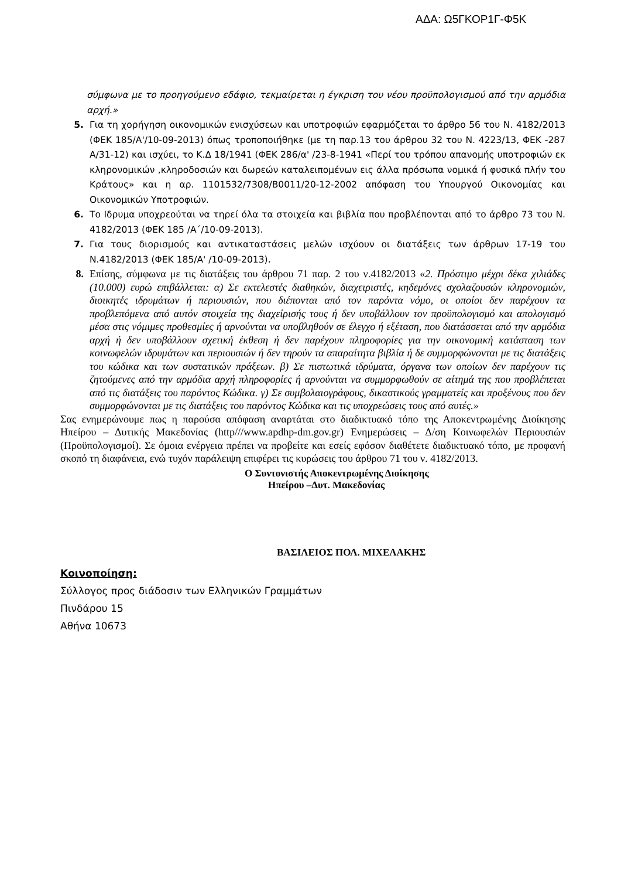ΑΔΑ: Ω5ΓΚΟΡ1Γ-Φ5Κ
σύμφωνα με το προηγούμενο εδάφιο, τεκμαίρεται η έγκριση του νέου προϋπολογισμού από την αρμόδια αρχή.»
5. Για τη χορήγηση οικονομικών ενισχύσεων και υποτροφιών εφαρμόζεται το άρθρο 56 του Ν. 4182/2013 (ΦΕΚ 185/Α'/10-09-2013) όπως τροποποιήθηκε (με τη παρ.13 του άρθρου 32 του Ν. 4223/13, ΦΕΚ -287 Α/31-12) και ισχύει, το Κ.Δ 18/1941 (ΦΕΚ 286/α' /23-8-1941 «Περί του τρόπου απανομής υποτροφιών εκ κληρονομικών ,κληροδοσιών και δωρεών καταλειπομένων εις άλλα πρόσωπα νομικά ή φυσικά πλήν του Κράτους» και η αρ. 1101532/7308/Β0011/20-12-2002 απόφαση του Υπουργού Οικονομίας και Οικονομικών Υποτροφιών.
6. Το Ιδρυμα υποχρεούται να τηρεί όλα τα στοιχεία και βιβλία που προβλέπονται από το άρθρο 73 του Ν. 4182/2013 (ΦΕΚ 185 /Α΄/10-09-2013).
7. Για τους διορισμούς και αντικαταστάσεις μελών ισχύουν οι διατάξεις των άρθρων 17-19 του Ν.4182/2013 (ΦΕΚ 185/Α' /10-09-2013).
8. Επίσης, σύμφωνα με τις διατάξεις του άρθρου 71 παρ. 2 του ν.4182/2013 «2. Πρόστιμο μέχρι δέκα χιλιάδες (10.000) ευρώ επιβάλλεται: α) Σε εκτελεστές διαθηκών, διαχειριστές, κηδεμόνες σχολαζουσών κληρονομιών, διοικητές ιδρυμάτων ή περιουσιών, που διέπονται από τον παρόντα νόμο, οι οποίοι δεν παρέχουν τα προβλεπόμενα από αυτόν στοιχεία της διαχείρισής τους ή δεν υποβάλλουν τον προϋπολογισμό και απολογισμό μέσα στις νόμιμες προθεσμίες ή αρνούνται να υποβληθούν σε έλεγχο ή εξέταση, που διατάσσεται από την αρμόδια αρχή ή δεν υποβάλλουν σχετική έκθεση ή δεν παρέχουν πληροφορίες για την οικονομική κατάσταση των κοινωφελών ιδρυμάτων και περιουσιών ή δεν τηρούν τα απαραίτητα βιβλία ή δε συμμορφώνονται με τις διατάξεις του κώδικα και των συστατικών πράξεων. β) Σε πιστωτικά ιδρύματα, όργανα των οποίων δεν παρέχουν τις ζητούμενες από την αρμόδια αρχή πληροφορίες ή αρνούνται να συμμορφωθούν σε αίτημά της που προβλέπεται από τις διατάξεις του παρόντος Κώδικα. γ) Σε συμβολαιογράφους, δικαστικούς γραμματείς και προξένους που δεν συμμορφώνονται με τις διατάξεις του παρόντος Κώδικα και τις υποχρεώσεις τους από αυτές.»
Σας ενημερώνουμε πως η παρούσα απόφαση αναρτάται στο διαδικτυακό τόπο της Αποκεντρωμένης Διοίκησης Ηπείρου – Δυτικής Μακεδονίας (http///www.apdhp-dm.gov.gr) Ενημερώσεις – Δ/ση Κοινωφελών Περιουσιών (Προϋπολογισμοί). Σε όμοια ενέργεια πρέπει να προβείτε και εσείς εφόσον διαθέτετε διαδικτυακό τόπο, με προφανή σκοπό τη διαφάνεια, ενώ τυχόν παράλειψη επιφέρει τις κυρώσεις του άρθρου 71 του ν. 4182/2013.
Ο Συντονιστής Αποκεντρωμένης Διοίκησης
Ηπείρου –Δυτ. Μακεδονίας
ΒΑΣΙΛΕΙΟΣ ΠΟΛ. ΜΙΧΕΛΑΚΗΣ
Κοινοποίηση:
Σύλλογος προς διάδοσιν των Ελληνικών Γραμμάτων
Πινδάρου 15
Αθήνα 10673